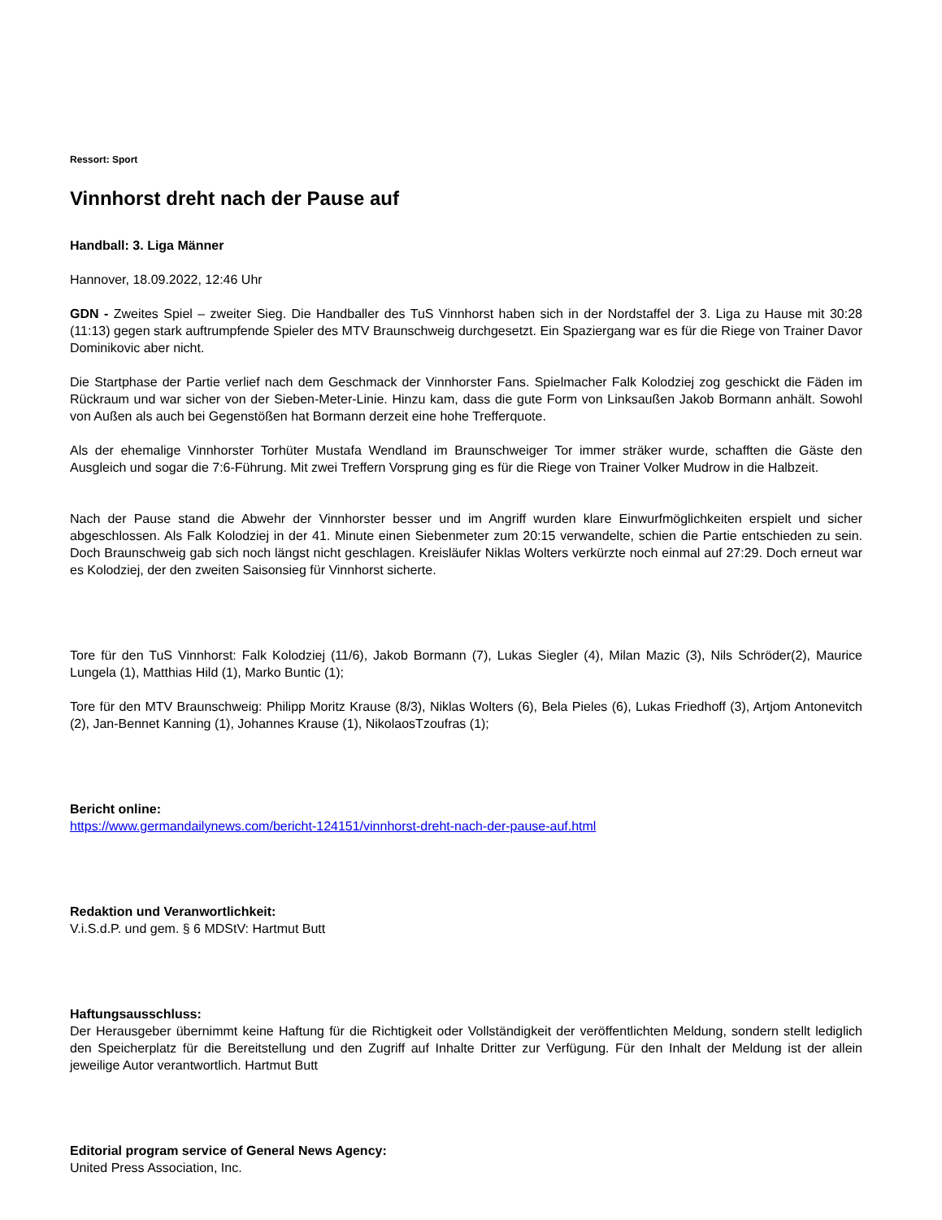Ressort: Sport
Vinnhorst dreht nach der Pause auf
Handball: 3. Liga Männer
Hannover, 18.09.2022, 12:46 Uhr
GDN - Zweites Spiel – zweiter Sieg. Die Handballer des TuS Vinnhorst haben sich in der Nordstaffel der 3. Liga zu Hause mit 30:28 (11:13) gegen stark auftrumpfende Spieler des MTV Braunschweig durchgesetzt. Ein Spaziergang war es für die Riege von Trainer Davor Dominikovic aber nicht.
Die Startphase der Partie verlief nach dem Geschmack der Vinnhorster Fans. Spielmacher Falk Kolodziej zog geschickt die Fäden im Rückraum und war sicher von der Sieben-Meter-Linie. Hinzu kam, dass die gute Form von Linksaußen Jakob Bormann anhält. Sowohl von Außen als auch bei Gegenstößen hat Bormann derzeit eine hohe Trefferquote.
Als der ehemalige Vinnhorster Torhüter Mustafa Wendland im Braunschweiger Tor immer sträker wurde, schafften die Gäste den Ausgleich und sogar die 7:6-Führung. Mit zwei Treffern Vorsprung ging es für die Riege von Trainer Volker Mudrow in die Halbzeit.
Nach der Pause stand die Abwehr der Vinnhorster besser und im Angriff wurden klare Einwurfmöglichkeiten erspielt und sicher abgeschlossen. Als Falk Kolodziej in der 41. Minute einen Siebenmeter zum 20:15 verwandelte, schien die Partie entschieden zu sein. Doch Braunschweig gab sich noch längst nicht geschlagen. Kreisläufer Niklas Wolters verkürzte noch einmal auf 27:29. Doch erneut war es Kolodziej, der den zweiten Saisonsieg für Vinnhorst sicherte.
Tore für den TuS Vinnhorst: Falk Kolodziej (11/6), Jakob Bormann (7), Lukas Siegler (4), Milan Mazic (3), Nils Schröder(2), Maurice Lungela (1), Matthias Hild (1), Marko Buntic (1);
Tore für den MTV Braunschweig: Philipp Moritz Krause (8/3), Niklas Wolters (6), Bela Pieles (6), Lukas Friedhoff (3), Artjom Antonevitch (2), Jan-Bennet Kanning (1), Johannes Krause (1), NikolaosTzoufras (1);
Bericht online:
https://www.germandailynews.com/bericht-124151/vinnhorst-dreht-nach-der-pause-auf.html
Redaktion und Veranwortlichkeit:
V.i.S.d.P. und gem. § 6 MDStV: Hartmut Butt
Haftungsausschluss:
Der Herausgeber übernimmt keine Haftung für die Richtigkeit oder Vollständigkeit der veröffentlichten Meldung, sondern stellt lediglich den Speicherplatz für die Bereitstellung und den Zugriff auf Inhalte Dritter zur Verfügung. Für den Inhalt der Meldung ist der allein jeweilige Autor verantwortlich. Hartmut Butt
Editorial program service of General News Agency:
United Press Association, Inc.